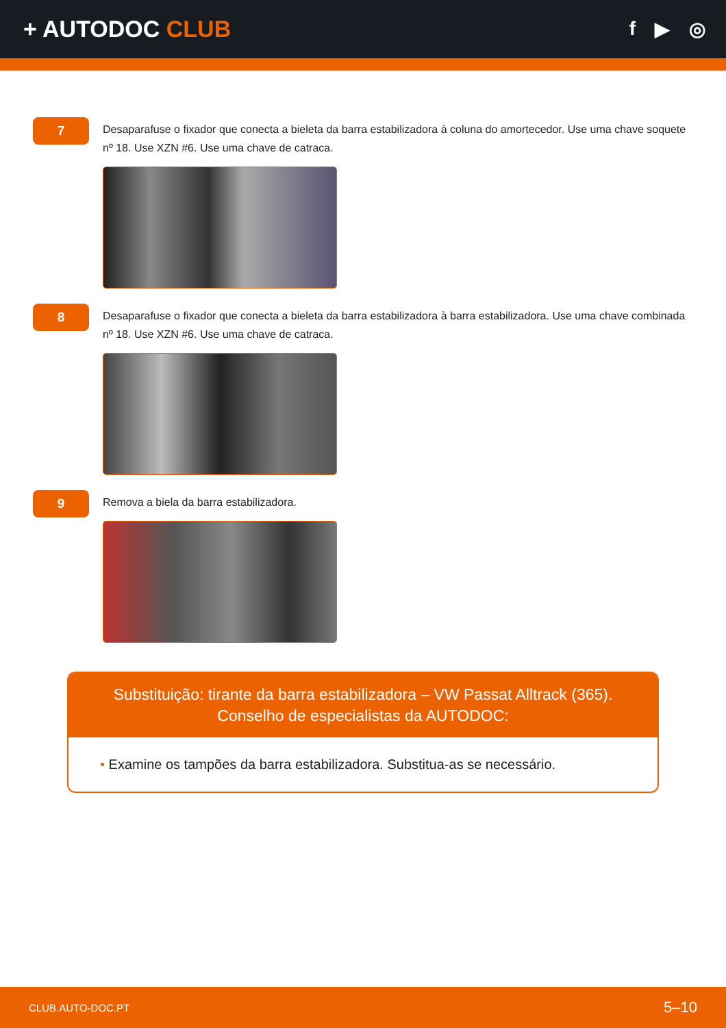+ AUTODOC CLUB
f ▶ ◎
7
Desaparafuse o fixador que conecta a bieleta da barra estabilizadora à coluna do amortecedor. Use uma chave soquete nº 18. Use XZN #6. Use uma chave de catraca.
8
Desaparafuse o fixador que conecta a bieleta da barra estabilizadora à barra estabilizadora. Use uma chave combinada nº 18. Use XZN #6. Use uma chave de catraca.
9
Remova a biela da barra estabilizadora.
Substituição: tirante da barra estabilizadora – VW Passat Alltrack (365).
Conselho de especialistas da AUTODOC:
• Examine os tampões da barra estabilizadora. Substitua-as se necessário.
CLUB.AUTO-DOC.PT 5–10